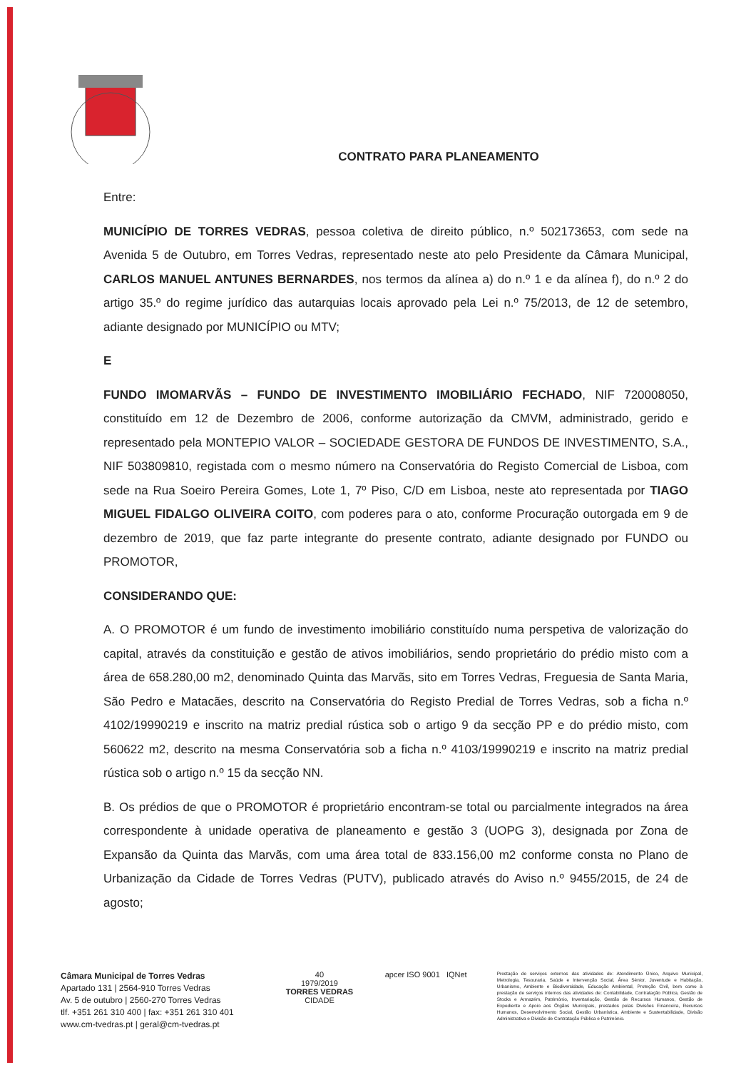CONTRATO PARA PLANEAMENTO
Entre:
MUNICÍPIO DE TORRES VEDRAS, pessoa coletiva de direito público, n.º 502173653, com sede na Avenida 5 de Outubro, em Torres Vedras, representado neste ato pelo Presidente da Câmara Municipal, CARLOS MANUEL ANTUNES BERNARDES, nos termos da alínea a) do n.º 1 e da alínea f), do n.º 2 do artigo 35.º do regime jurídico das autarquias locais aprovado pela Lei n.º 75/2013, de 12 de setembro, adiante designado por MUNICÍPIO ou MTV;
E
FUNDO IMOMARVÃS – FUNDO DE INVESTIMENTO IMOBILIÁRIO FECHADO, NIF 720008050, constituído em 12 de Dezembro de 2006, conforme autorização da CMVM, administrado, gerido e representado pela MONTEPIO VALOR – SOCIEDADE GESTORA DE FUNDOS DE INVESTIMENTO, S.A., NIF 503809810, registada com o mesmo número na Conservatória do Registo Comercial de Lisboa, com sede na Rua Soeiro Pereira Gomes, Lote 1, 7º Piso, C/D em Lisboa, neste ato representada por TIAGO MIGUEL FIDALGO OLIVEIRA COITO, com poderes para o ato, conforme Procuração outorgada em 9 de dezembro de 2019, que faz parte integrante do presente contrato, adiante designado por FUNDO ou PROMOTOR,
CONSIDERANDO QUE:
A. O PROMOTOR é um fundo de investimento imobiliário constituído numa perspetiva de valorização do capital, através da constituição e gestão de ativos imobiliários, sendo proprietário do prédio misto com a área de 658.280,00 m2, denominado Quinta das Marvãs, sito em Torres Vedras, Freguesia de Santa Maria, São Pedro e Matacães, descrito na Conservatória do Registo Predial de Torres Vedras, sob a ficha n.º 4102/19990219 e inscrito na matriz predial rústica sob o artigo 9 da secção PP e do prédio misto, com 560622 m2, descrito na mesma Conservatória sob a ficha n.º 4103/19990219 e inscrito na matriz predial rústica sob o artigo n.º 15 da secção NN.
B. Os prédios de que o PROMOTOR é proprietário encontram-se total ou parcialmente integrados na área correspondente à unidade operativa de planeamento e gestão 3 (UOPG 3), designada por Zona de Expansão da Quinta das Marvãs, com uma área total de 833.156,00 m2 conforme consta no Plano de Urbanização da Cidade de Torres Vedras (PUTV), publicado através do Aviso n.º 9455/2015, de 24 de agosto;
Câmara Municipal de Torres Vedras
Apartado 131 | 2564-910 Torres Vedras
Av. 5 de outubro | 2560-270 Torres Vedras
tlf. +351 261 310 400 | fax: +351 261 310 401
www.cm-tvedras.pt | geral@cm-tvedras.pt
40
1979/2019
TORRES VEDRAS
CIDADE
apcer ISO 9001 IQNet
Prestação de serviços externos das atividades de: Atendimento Único, Arquivo Municipal, Metrologia, Tesouraria, Saúde e Intervenção Social, Área Sénior, Juventude e Habitação, Urbanismo, Ambiente e Biodiversidade, Educação Ambiental, Proteção Civil, bem como à prestação de serviços internos das atividades de: Contabilidade, Contratação Pública, Gestão de Stocks e Armazém, Património, Inventariação, Gestão de Recursos Humanos, Gestão de Expediente e Apoio aos Órgãos Municipais, prestados pelas Divisões Financeira, Recursos Humanos, Desenvolvimento Social, Gestão Urbanística, Ambiente e Sustentabilidade, Divisão Administrativa e Divisão de Contratação Pública e Património.